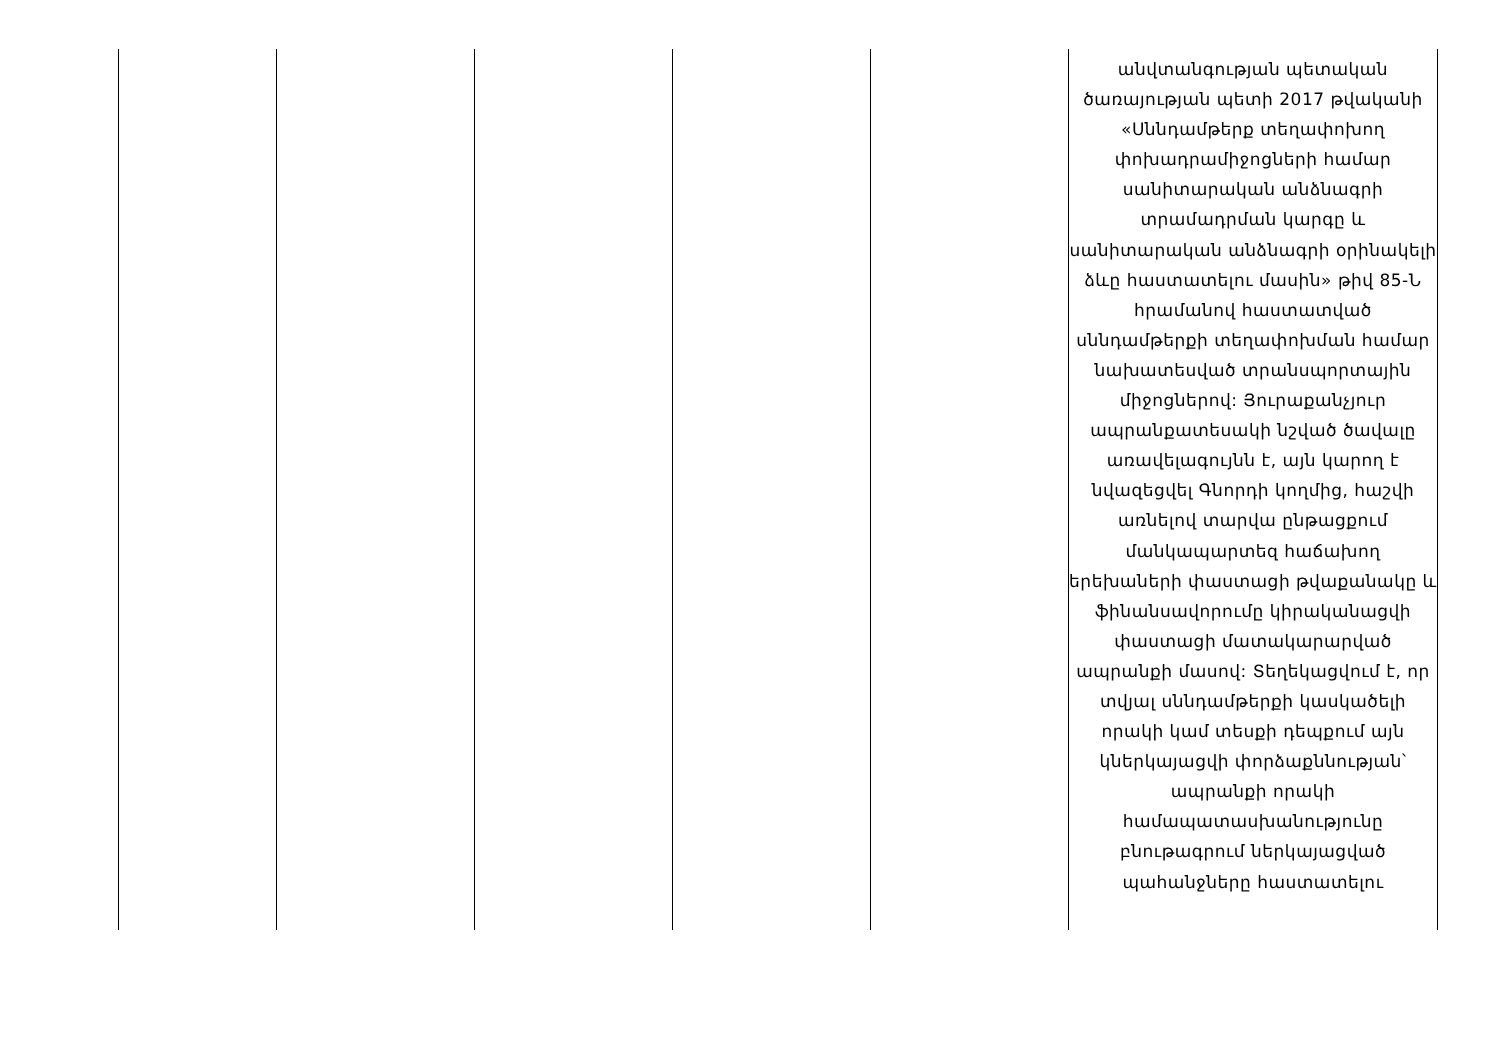| | | | | | անվտանգության պետական ծառայության պետի 2017 թվականի «Սննդամթերք տեղափոխող փոխադրամիջոցների համար սանիտարական անձնագրի տրամադրման կարգը և սանիտարական անձնագրի օրինակելի ձևը հաստատելու մասին» թիվ 85-Ն հրամանով հաստատված սննդամթերքի տեղափոխման համար նախատեսված տրանսպորտային միջոցներով: Յուրաքանչյուր ապրանքատեսակի նշված ծավալը առավելագույնն է, այն կարող է նվազեցվել Գնորդի կողմից, հաշվի առնելով տարվա ընթացքում մանկապարտեզ հաճախող երեխաների փաստացի թվաքանակը և ֆինանսավորումը կիրականացվի փաստացի մատակարարված ապրանքի մասով: Տեղեկացվում է, որ տվյալ սննդամթերքի կասկածելի որակի կամ տեսքի դեպքում այն կներկայացվի փորձաքննության՝ ապրանքի որակի համապատասխանությունը բնութագրում ներկայացված պահանջները հաստատելու |